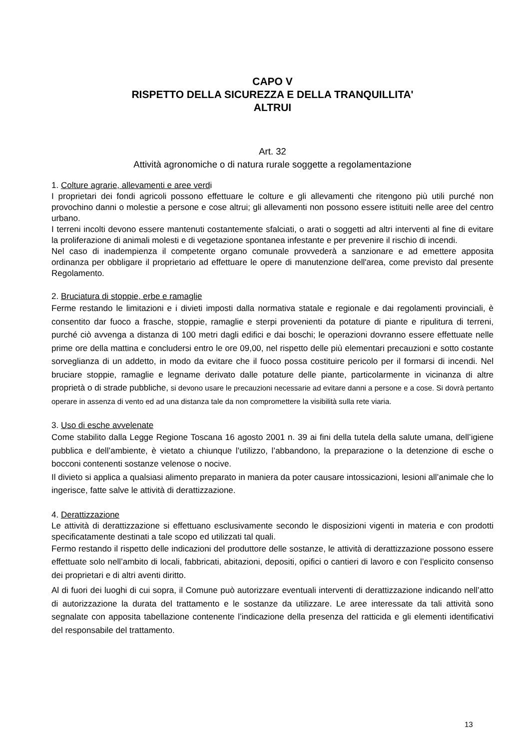CAPO V
RISPETTO DELLA SICUREZZA E DELLA TRANQUILLITA'
ALTRUI
Art. 32
Attività agronomiche o di natura rurale soggette a regolamentazione
1. Colture agrarie, allevamenti e aree verdi
I proprietari dei fondi agricoli possono effettuare le colture e gli allevamenti che ritengono più utili purché non provochino danni o molestie a persone e cose altrui; gli allevamenti non possono essere istituiti nelle aree del centro urbano.
I terreni incolti devono essere mantenuti costantemente sfalciati, o arati o soggetti ad altri interventi al fine di evitare la proliferazione di animali molesti e di vegetazione spontanea infestante e per prevenire il rischio di incendi.
Nel caso di inadempienza il competente organo comunale provvederà a sanzionare e ad emettere apposita ordinanza per obbligare il proprietario ad effettuare le opere di manutenzione dell'area, come previsto dal presente Regolamento.
2. Bruciatura di stoppie, erbe e ramaglie
Ferme restando le limitazioni e i divieti imposti dalla normativa statale e regionale e dai regolamenti provinciali, è consentito dar fuoco a frasche, stoppie, ramaglie e sterpi provenienti da potature di piante e ripulitura di terreni, purché ciò avvenga a distanza di 100 metri dagli edifici e dai boschi; le operazioni dovranno essere effettuate nelle prime ore della mattina e concludersi entro le ore 09,00, nel rispetto delle più elementari precauzioni e sotto costante sorveglianza di un addetto, in modo da evitare che il fuoco possa costituire pericolo per il formarsi di incendi. Nel bruciare stoppie, ramaglie e legname derivato dalle potature delle piante, particolarmente in vicinanza di altre proprietà o di strade pubbliche, si devono usare le precauzioni necessarie ad evitare danni a persone e a cose. Si dovrà pertanto operare in assenza di vento ed ad una distanza tale da non compromettere la visibilità sulla rete viaria.
3. Uso di esche avvelenate
Come stabilito dalla Legge Regione Toscana 16 agosto 2001 n. 39 ai fini della tutela della salute umana, dell’igiene pubblica e dell’ambiente, è vietato a chiunque l’utilizzo, l’abbandono, la preparazione o la detenzione di esche o bocconi contenenti sostanze velenose o nocive.
Il divieto si applica a qualsiasi alimento preparato in maniera da poter causare intossicazioni, lesioni all’animale che lo ingerisce, fatte salve le attività di derattizzazione.
4. Derattizzazione
Le attività di derattizzazione si effettuano esclusivamente secondo le disposizioni vigenti in materia e con prodotti specificatamente destinati a tale scopo ed utilizzati tal quali.
Fermo restando il rispetto delle indicazioni del produttore delle sostanze, le attività di derattizzazione possono essere effettuate solo nell’ambito di locali, fabbricati, abitazioni, depositi, opifici o cantieri di lavoro e con l’esplicito consenso dei proprietari e di altri aventi diritto.
Al di fuori dei luoghi di cui sopra, il Comune può autorizzare eventuali interventi di derattizzazione indicando nell’atto di autorizzazione la durata del trattamento e le sostanze da utilizzare. Le aree interessate da tali attività sono segnalate con apposita tabellazione contenente l’indicazione della presenza del ratticida e gli elementi identificativi del responsabile del trattamento.
13